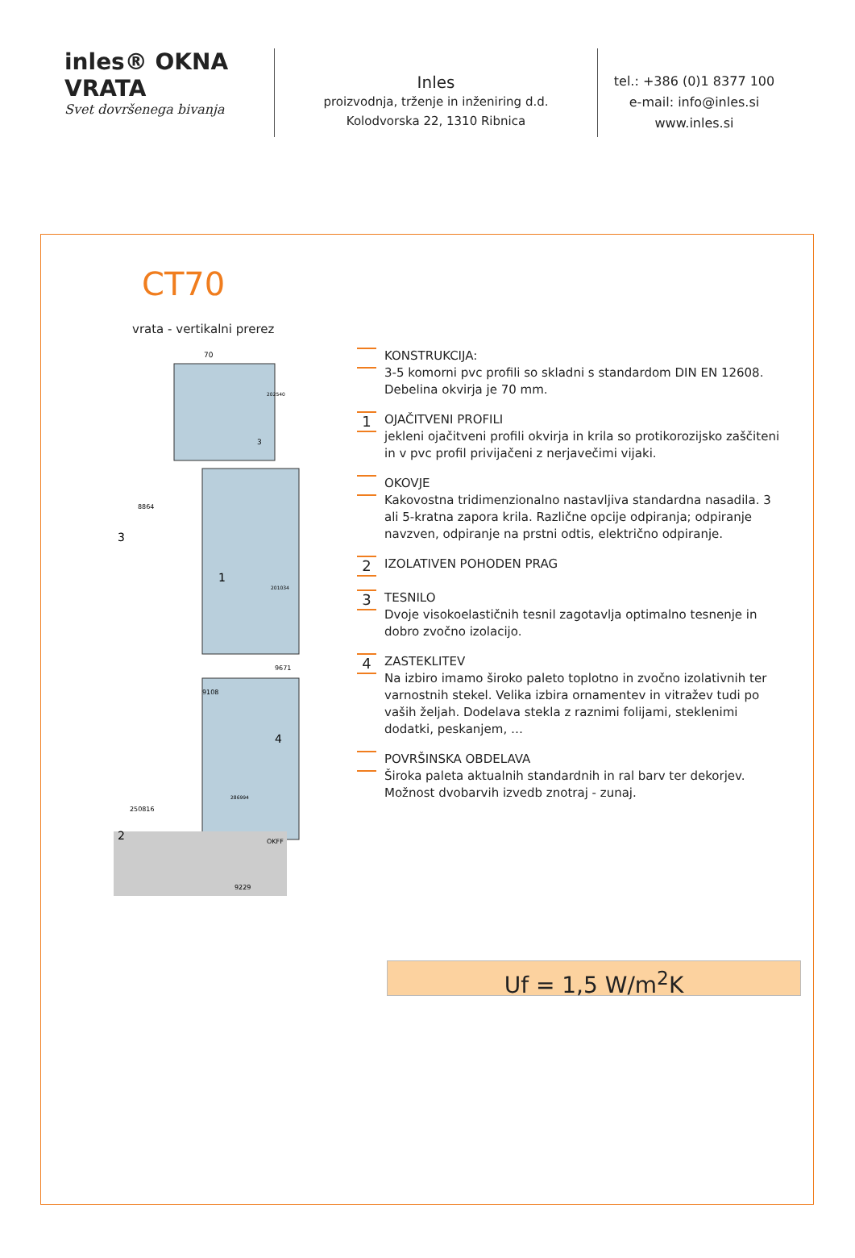inles® OKNA VRATA
Svet dovršenega bivanja
Inles
proizvodnja, trženje in inženiring d.d.
Kolodvorska 22, 1310 Ribnica
tel.: +386 (0)1 8377 100
e-mail: info@inles.si
www.inles.si
CT70
vrata - vertikalni prerez
70
3
3
1
4
2
250816
OKFF
9229
8864
9108
9671
286994
202540
201034
KONSTRUKCIJA:
3-5 komorni pvc profili so skladni s standardom DIN EN 12608.
Debelina okvirja je 70 mm.
1
OJAČITVENI PROFILI
jekleni ojačitveni profili okvirja in krila so protikorozijsko zaščiteni in v pvc profil privijačeni z nerjavečimi vijaki.
OKOVJE
Kakovostna tridimenzionalno nastavljiva standardna nasadila. 3 ali 5-kratna zapora krila. Različne opcije odpiranja; odpiranje navzven, odpiranje na prstni odtis, električno odpiranje.
2
IZOLATIVEN POHODEN PRAG
3
TESNILO
Dvoje visokoelastičnih tesnil zagotavlja optimalno tesnenje in dobro zvočno izolacijo.
4
ZASTEKLITEV
Na izbiro imamo široko paleto toplotno in zvočno izolativnih ter varnostnih stekel. Velika izbira ornamentev in vitražev tudi po vaših željah. Dodelava stekla z raznimi folijami, steklenimi dodatki, peskanjem, …
POVRŠINSKA OBDELAVA
Široka paleta aktualnih standardnih in ral barv ter dekorjev. Možnost dvobarvih izvedb znotraj - zunaj.
Uf = 1,5 W/m<sup>2</sup>K